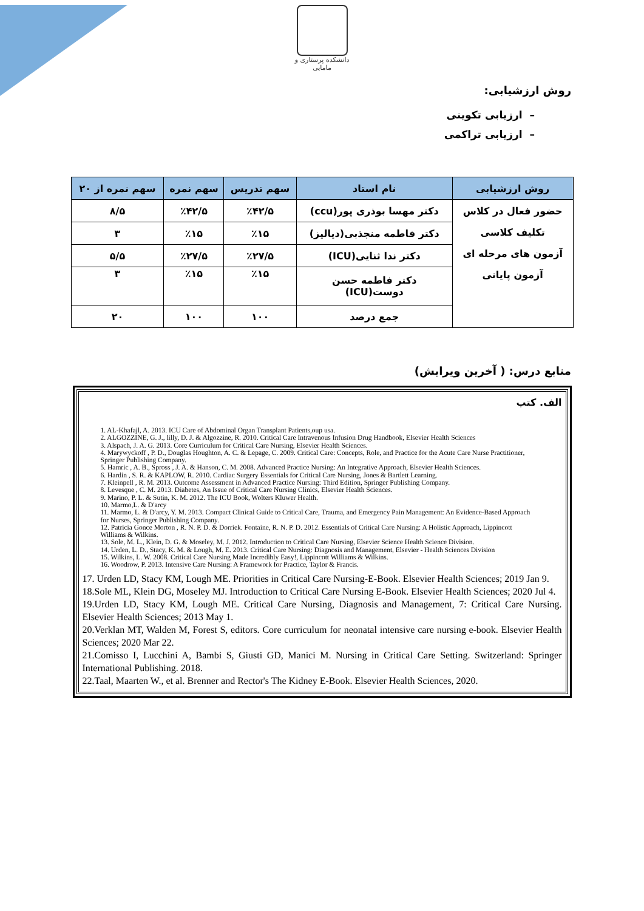دانشکده پرستاری و مامایی
روش ارزشیابی:
– ارزیابی تکوینی
– ارزیابی تراکمی
| روش ارزشیابی | نام استاد | سهم تدریس | سهم نمره | سهم نمره از ۲۰ |
| --- | --- | --- | --- | --- |
| حضور فعال در کلاس تکلیف کلاسی آزمون های مرحله ای آزمون پایانی | دکتر مهسا بوذری پور(ccu) | ٪۴۲/۵ | ٪۴۲/۵ | ۸/۵ |
| | دکتر فاطمه منجذبی(دیالیز) | ٪۱۵ | ٪۱۵ | ۳ |
| | دکتر ندا ثنایی(ICU) | ٪۲۷/۵ | ٪۲۷/۵ | ۵/۵ |
| | دکتر فاطمه حسن دوست(ICU) | ٪۱۵ | ٪۱۵ | ۳ |
| | جمع درصد | ۱۰۰ | ۱۰۰ | ۲۰ |
منابع درس: ( آخرین ویرایش)
الف. کتب
1. AL-Khafajl, A. 2013. ICU Care of Abdominal Organ Transplant Patients,oup usa.
2. ALGOZZINE, G. J., lilly, D. J. & Algozzine, R. 2010. Critical Care Intravenous Infusion Drug Handbook, Elsevier Health Sciences
3. Alspach, J. A. G. 2013. Core Curriculum for Critical Care Nursing, Elsevier Health Sciences.
4. Marywyckoff , P. D., Douglas Houghton, A. C. & Lepage, C. 2009. Critical Care: Concepts, Role, and Practice for the Acute Care Nurse Practitioner, Springer Publishing Company.
5. Hamric , A. B., Spross , J. A. & Hanson, C. M. 2008. Advanced Practice Nursing: An Integrative Approach, Elsevier Health Sciences.
6. Hardin , S. R. & KAPLOW, R. 2010. Cardiac Surgery Essentials for Critical Care Nursing, Jones & Bartlett Learning.
7. Kleinpell , R. M. 2013. Outcome Assessment in Advanced Practice Nursing: Third Edition, Springer Publishing Company.
8. Levesque , C. M. 2013. Diabetes, An Issue of Critical Care Nursing Clinics, Elsevier Health Sciences.
9. Marino, P. L. & Sutin, K. M. 2012. The ICU Book, Wolters Kluwer Health.
10. Marmo,L. & D'arcy
11. Marmo, L. & D'arcy, Y. M. 2013. Compact Clinical Guide to Critical Care, Trauma, and Emergency Pain Management: An Evidence-Based Approach for Nurses, Springer Publishing Company.
12. Patricia Gonce Morton , R. N. P. D. & Dorriek. Fontaine, R. N. P. D. 2012. Essentials of Critical Care Nursing: A Holistic Approach, Lippincott Williams & Wilkins.
13. Sole, M. L., Klein, D. G. & Moseley, M. J. 2012. Introduction to Critical Care Nursing, Elsevier Science Health Science Division.
14. Urden, L. D., Stacy, K. M. & Lough, M. E. 2013. Critical Care Nursing: Diagnosis and Management, Elsevier - Health Sciences Division
15. Wilkins, L. W. 2008. Critical Care Nursing Made Incredibly Easy!, Lippincott Williams & Wilkins.
16. Woodrow, P. 2013. Intensive Care Nursing: A Framework for Practice, Taylor & Francis.
17. Urden LD, Stacy KM, Lough ME. Priorities in Critical Care Nursing-E-Book. Elsevier Health Sciences; 2019 Jan 9.
18.Sole ML, Klein DG, Moseley MJ. Introduction to Critical Care Nursing E-Book. Elsevier Health Sciences; 2020 Jul 4.
19.Urden LD, Stacy KM, Lough ME. Critical Care Nursing, Diagnosis and Management, 7: Critical Care Nursing. Elsevier Health Sciences; 2013 May 1.
20.Verklan MT, Walden M, Forest S, editors. Core curriculum for neonatal intensive care nursing e-book. Elsevier Health Sciences; 2020 Mar 22.
21.Comisso I, Lucchini A, Bambi S, Giusti GD, Manici M. Nursing in Critical Care Setting. Switzerland: Springer International Publishing. 2018.
22.Taal, Maarten W., et al. Brenner and Rector's The Kidney E-Book. Elsevier Health Sciences, 2020.